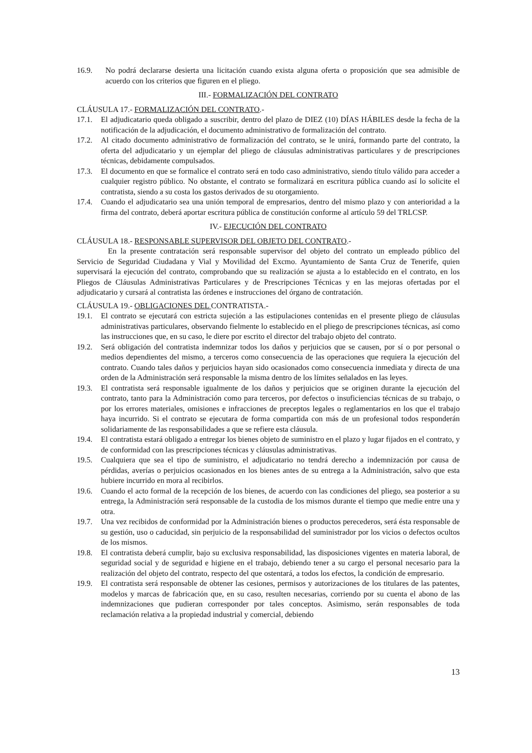16.9. No podrá declararse desierta una licitación cuando exista alguna oferta o proposición que sea admisible de acuerdo con los criterios que figuren en el pliego.
III.- FORMALIZACIÓN DEL CONTRATO
CLÁUSULA 17.- FORMALIZACIÓN DEL CONTRATO.-
17.1. El adjudicatario queda obligado a suscribir, dentro del plazo de DIEZ (10) DÍAS HÁBILES desde la fecha de la notificación de la adjudicación, el documento administrativo de formalización del contrato.
17.2. Al citado documento administrativo de formalización del contrato, se le unirá, formando parte del contrato, la oferta del adjudicatario y un ejemplar del pliego de cláusulas administrativas particulares y de prescripciones técnicas, debidamente compulsados.
17.3. El documento en que se formalice el contrato será en todo caso administrativo, siendo título válido para acceder a cualquier registro público. No obstante, el contrato se formalizará en escritura pública cuando así lo solicite el contratista, siendo a su costa los gastos derivados de su otorgamiento.
17.4. Cuando el adjudicatario sea una unión temporal de empresarios, dentro del mismo plazo y con anterioridad a la firma del contrato, deberá aportar escritura pública de constitución conforme al artículo 59 del TRLCSP.
IV.- EJECUCIÓN DEL CONTRATO
CLÁUSULA 18.- RESPONSABLE SUPERVISOR DEL OBJETO DEL CONTRATO.-
En la presente contratación será responsable supervisor del objeto del contrato un empleado público del Servicio de Seguridad Ciudadana y Vial y Movilidad del Excmo. Ayuntamiento de Santa Cruz de Tenerife, quien supervisará la ejecución del contrato, comprobando que su realización se ajusta a lo establecido en el contrato, en los Pliegos de Cláusulas Administrativas Particulares y de Prescripciones Técnicas y en las mejoras ofertadas por el adjudicatario y cursará al contratista las órdenes e instrucciones del órgano de contratación.
CLÁUSULA 19.- OBLIGACIONES DEL CONTRATISTA.-
19.1. El contrato se ejecutará con estricta sujeción a las estipulaciones contenidas en el presente pliego de cláusulas administrativas particulares, observando fielmente lo establecido en el pliego de prescripciones técnicas, así como las instrucciones que, en su caso, le diere por escrito el director del trabajo objeto del contrato.
19.2. Será obligación del contratista indemnizar todos los daños y perjuicios que se causen, por sí o por personal o medios dependientes del mismo, a terceros como consecuencia de las operaciones que requiera la ejecución del contrato. Cuando tales daños y perjuicios hayan sido ocasionados como consecuencia inmediata y directa de una orden de la Administración será responsable la misma dentro de los límites señalados en las leyes.
19.3. El contratista será responsable igualmente de los daños y perjuicios que se originen durante la ejecución del contrato, tanto para la Administración como para terceros, por defectos o insuficiencias técnicas de su trabajo, o por los errores materiales, omisiones e infracciones de preceptos legales o reglamentarios en los que el trabajo haya incurrido. Si el contrato se ejecutara de forma compartida con más de un profesional todos responderán solidariamente de las responsabilidades a que se refiere esta cláusula.
19.4. El contratista estará obligado a entregar los bienes objeto de suministro en el plazo y lugar fijados en el contrato, y de conformidad con las prescripciones técnicas y cláusulas administrativas.
19.5. Cualquiera que sea el tipo de suministro, el adjudicatario no tendrá derecho a indemnización por causa de pérdidas, averías o perjuicios ocasionados en los bienes antes de su entrega a la Administración, salvo que esta hubiere incurrido en mora al recibirlos.
19.6. Cuando el acto formal de la recepción de los bienes, de acuerdo con las condiciones del pliego, sea posterior a su entrega, la Administración será responsable de la custodia de los mismos durante el tiempo que medie entre una y otra.
19.7. Una vez recibidos de conformidad por la Administración bienes o productos perecederos, será ésta responsable de su gestión, uso o caducidad, sin perjuicio de la responsabilidad del suministrador por los vicios o defectos ocultos de los mismos.
19.8. El contratista deberá cumplir, bajo su exclusiva responsabilidad, las disposiciones vigentes en materia laboral, de seguridad social y de seguridad e higiene en el trabajo, debiendo tener a su cargo el personal necesario para la realización del objeto del contrato, respecto del que ostentará, a todos los efectos, la condición de empresario.
19.9. El contratista será responsable de obtener las cesiones, permisos y autorizaciones de los titulares de las patentes, modelos y marcas de fabricación que, en su caso, resulten necesarias, corriendo por su cuenta el abono de las indemnizaciones que pudieran corresponder por tales conceptos. Asimismo, serán responsables de toda reclamación relativa a la propiedad industrial y comercial, debiendo
13